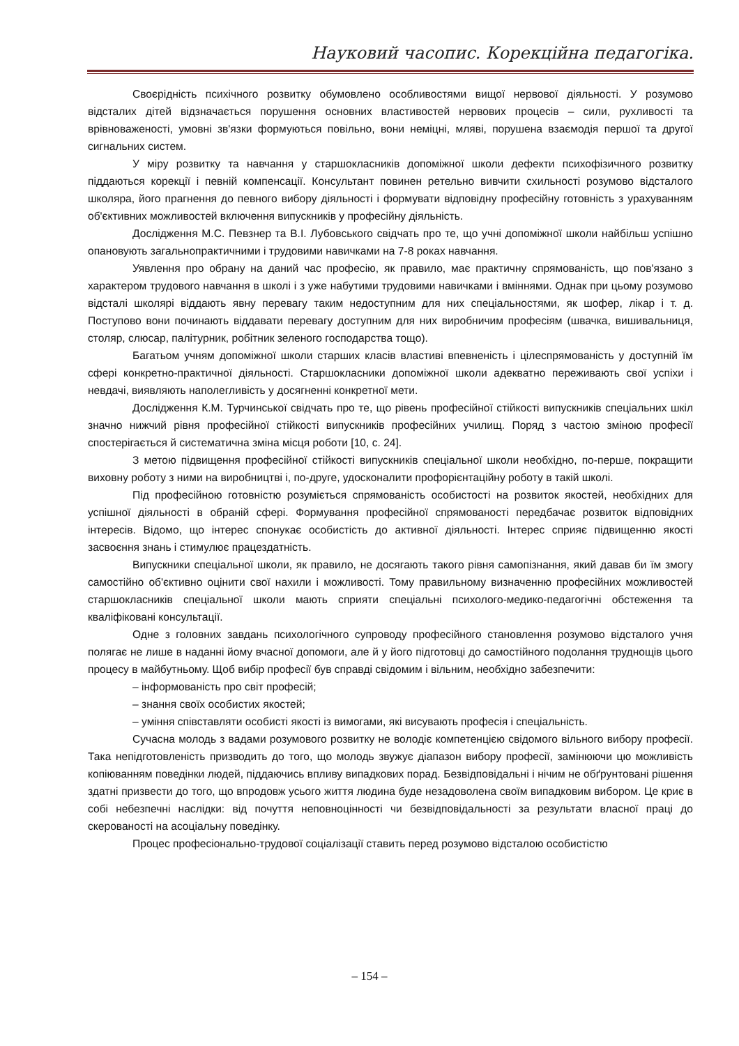Науковий часопис. Корекційна педагогіка.
Своєрідність психічного розвитку обумовлено особливостями вищої нервової діяльності. У розумово відсталих дітей відзначається порушення основних властивостей нервових процесів – сили, рухливості та врівноваженості, умовні зв'язки формуються повільно, вони неміцні, мляві, порушена взаємодія першої та другої сигнальних систем.
У міру розвитку та навчання у старшокласників допоміжної школи дефекти психофізичного розвитку піддаються корекції і певній компенсації. Консультант повинен ретельно вивчити схильності розумово відсталого школяра, його прагнення до певного вибору діяльності і формувати відповідну професійну готовність з урахуванням об'єктивних можливостей включення випускників у професійну діяльність.
Дослідження М.С. Певзнер та В.І. Лубовського свідчать про те, що учні допоміжної школи найбільш успішно опановують загальнопрактичними і трудовими навичками на 7-8 роках навчання.
Уявлення про обрану на даний час професію, як правило, має практичну спрямованість, що пов'язано з характером трудового навчання в школі і з уже набутими трудовими навичками і вміннями. Однак при цьому розумово відсталі школярі віддають явну перевагу таким недоступним для них спеціальностями, як шофер, лікар і т. д. Поступово вони починають віддавати перевагу доступним для них виробничим професіям (швачка, вишивальниця, столяр, слюсар, палітурник, робітник зеленого господарства тощо).
Багатьом учням допоміжної школи старших класів властиві впевненість і цілеспрямованість у доступній їм сфері конкретно-практичної діяльності. Старшокласники допоміжної школи адекватно переживають свої успіхи і невдачі, виявляють наполегливість у досягненні конкретної мети.
Дослідження К.М. Турчинської свідчать про те, що рівень професійної стійкості випускників спеціальних шкіл значно нижчий рівня професійної стійкості випускників професійних училищ. Поряд з частою зміною професії спостерігається й систематична зміна місця роботи [10, с. 24].
З метою підвищення професійної стійкості випускників спеціальної школи необхідно, по-перше, покращити виховну роботу з ними на виробництві і, по-друге, удосконалити профорієнтаційну роботу в такій школі.
Під професійною готовністю розуміється спрямованість особистості на розвиток якостей, необхідних для успішної діяльності в обраній сфері. Формування професійної спрямованості передбачає розвиток відповідних інтересів. Відомо, що інтерес спонукає особистість до активної діяльності. Інтерес сприяє підвищенню якості засвоєння знань і стимулює працездатність.
Випускники спеціальної школи, як правило, не досягають такого рівня самопізнання, який давав би їм змогу самостійно об'єктивно оцінити свої нахили і можливості. Тому правильному визначенню професійних можливостей старшокласників спеціальної школи мають сприяти спеціальні психолого-медико-педагогічні обстеження та кваліфіковані консультації.
Одне з головних завдань психологічного супроводу професійного становлення розумово відсталого учня полягає не лише в наданні йому вчасної допомоги, але й у його підготовці до самостійного подолання труднощів цього процесу в майбутньому. Щоб вибір професії був справді свідомим і вільним, необхідно забезпечити:
– інформованість про світ професій;
– знання своїх особистих якостей;
– уміння співставляти особисті якості із вимогами, які висувають професія і спеціальність.
Сучасна молодь з вадами розумового розвитку не володіє компетенцією свідомого вільного вибору професії. Така непідготовленість призводить до того, що молодь звужує діапазон вибору професії, замінюючи цю можливість копіюванням поведінки людей, піддаючись впливу випадкових порад. Безвідповідальні і нічим не обґрунтовані рішення здатні призвести до того, що впродовж усього життя людина буде незадоволена своїм випадковим вибором. Це криє в собі небезпечні наслідки: від почуття неповноцінності чи безвідповідальності за результати власної праці до скерованості на асоціальну поведінку.
Процес професіонально-трудової соціалізації ставить перед розумово відсталою особистістю
– 154 –